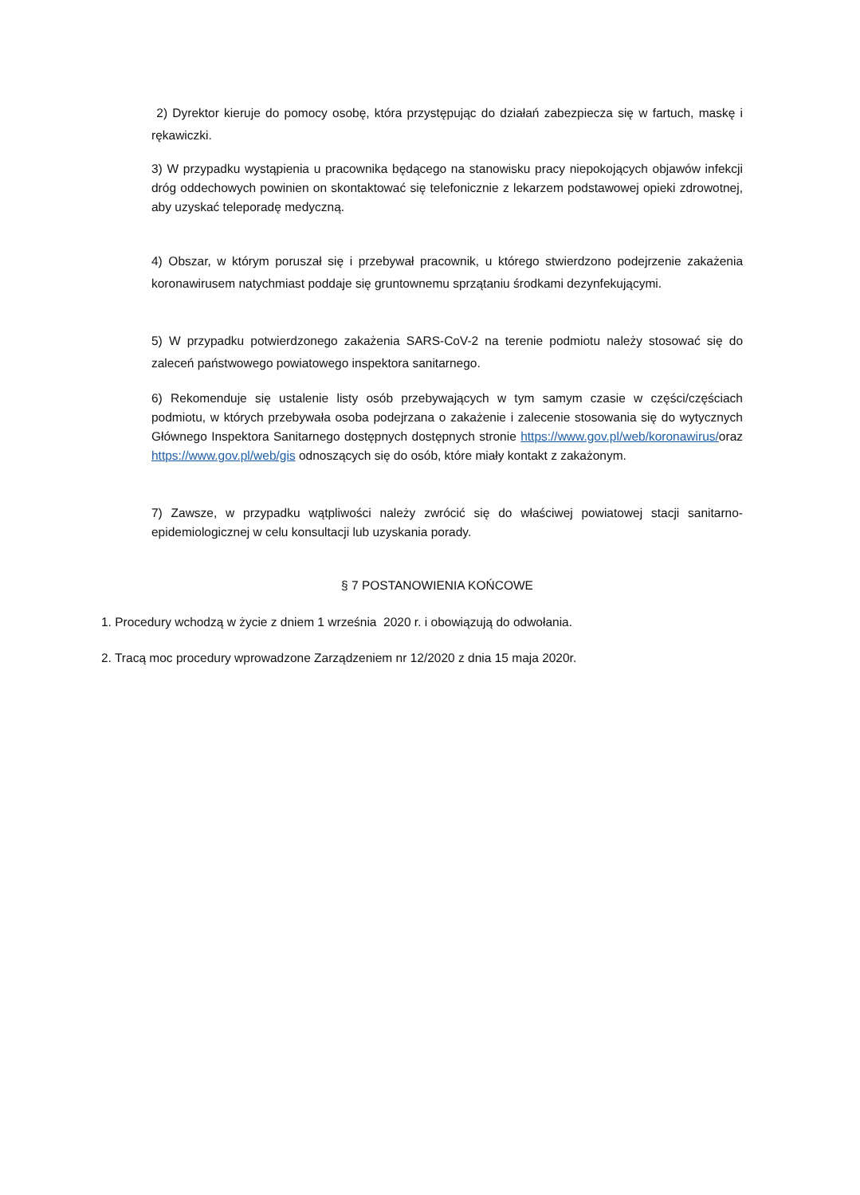2) Dyrektor kieruje do pomocy osobę, która przystępując do działań zabezpiecza się w fartuch, maskę i rękawiczki.
3) W przypadku wystąpienia u pracownika będącego na stanowisku pracy niepokojących objawów infekcji dróg oddechowych powinien on skontaktować się telefonicznie z lekarzem podstawowej opieki zdrowotnej, aby uzyskać teleporadę medyczną.
4) Obszar, w którym poruszał się i przebywał pracownik, u którego stwierdzono podejrzenie zakażenia koronawirusem natychmiast poddaje się gruntownemu sprzątaniu środkami dezynfekującymi.
5) W przypadku potwierdzonego zakażenia SARS-CoV-2 na terenie podmiotu należy stosować się do zaleceń państwowego powiatowego inspektora sanitarnego.
6) Rekomenduje się ustalenie listy osób przebywających w tym samym czasie w części/częściach podmiotu, w których przebywała osoba podejrzana o zakażenie i zalecenie stosowania się do wytycznych Głównego Inspektora Sanitarnego dostępnych dostępnych stronie https://www.gov.pl/web/koronawirus/oraz https://www.gov.pl/web/gis odnoszących się do osób, które miały kontakt z zakażonym.
7) Zawsze, w przypadku wątpliwości należy zwrócić się do właściwej powiatowej stacji sanitarno-epidemiologicznej w celu konsultacji lub uzyskania porady.
§ 7 POSTANOWIENIA KOŃCOWE
1. Procedury wchodzą w życie z dniem 1 września 2020 r. i obowiązują do odwołania.
2. Tracą moc procedury wprowadzone Zarządzeniem nr 12/2020 z dnia 15 maja 2020r.